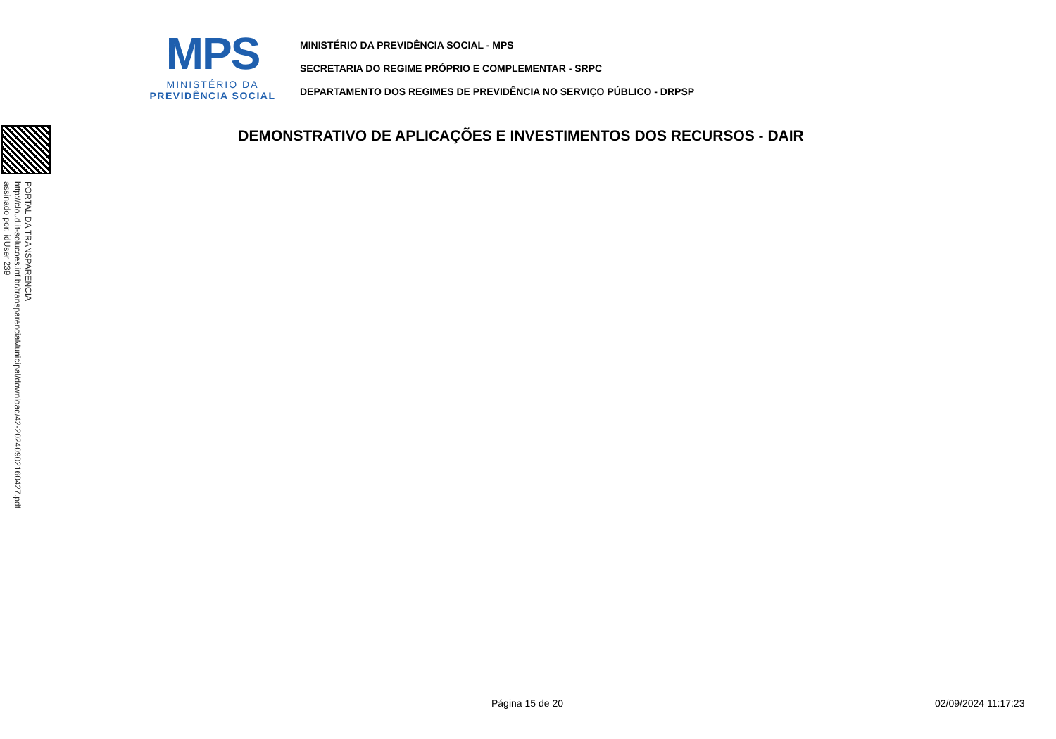MPS
MINISTÉRIO DA
PREVIDÊNCIA SOCIAL
MINISTÉRIO DA PREVIDÊNCIA SOCIAL - MPS
SECRETARIA DO REGIME PRÓPRIO E COMPLEMENTAR - SRPC
DEPARTAMENTO DOS REGIMES DE PREVIDÊNCIA NO SERVIÇO PÚBLICO - DRPSP
DEMONSTRATIVO DE APLICAÇÕES E INVESTIMENTOS DOS RECURSOS - DAIR
PORTAL DA TRANSPARENCIA
http://cloud.it-solucoes.inf.br/transparenciaMunicipal/download/42-20240902160427.pdf
assinado por: idUser 239
Página 15 de 20 02/09/2024 11:17:23